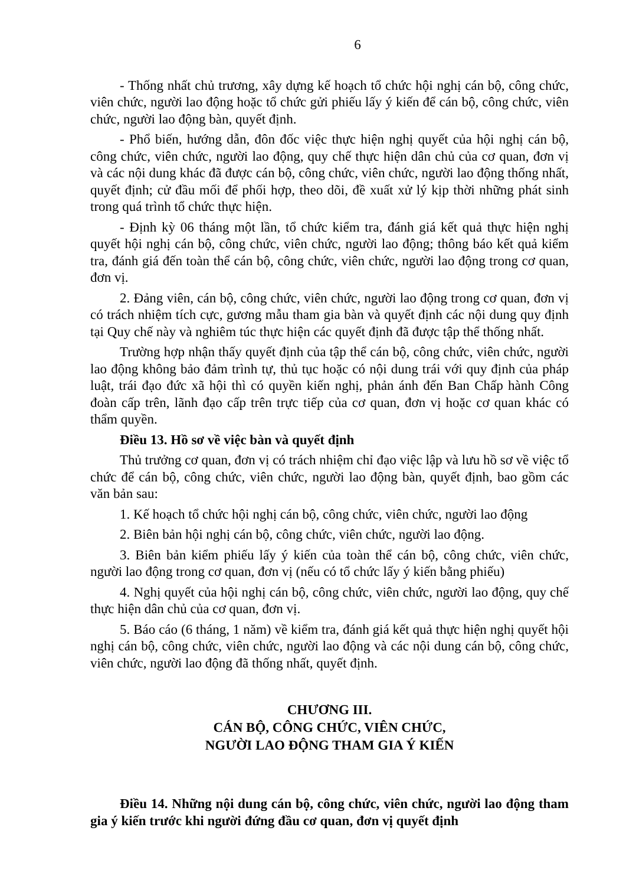6
- Thống nhất chủ trương, xây dựng kế hoạch tổ chức hội nghị cán bộ, công chức, viên chức, người lao động hoặc tổ chức gửi phiếu lấy ý kiến để cán bộ, công chức, viên chức, người lao động bàn, quyết định.
- Phổ biến, hướng dẫn, đôn đốc việc thực hiện nghị quyết của hội nghị cán bộ, công chức, viên chức, người lao động, quy chế thực hiện dân chủ của cơ quan, đơn vị và các nội dung khác đã được cán bộ, công chức, viên chức, người lao động thống nhất, quyết định; cử đầu mối để phối hợp, theo dõi, đề xuất xử lý kịp thời những phát sinh trong quá trình tổ chức thực hiện.
- Định kỳ 06 tháng một lần, tổ chức kiểm tra, đánh giá kết quả thực hiện nghị quyết hội nghị cán bộ, công chức, viên chức, người lao động; thông báo kết quả kiểm tra, đánh giá đến toàn thể cán bộ, công chức, viên chức, người lao động trong cơ quan, đơn vị.
2. Đảng viên, cán bộ, công chức, viên chức, người lao động trong cơ quan, đơn vị có trách nhiệm tích cực, gương mẫu tham gia bàn và quyết định các nội dung quy định tại Quy chế này và nghiêm túc thực hiện các quyết định đã được tập thể thống nhất.
Trường hợp nhận thấy quyết định của tập thể cán bộ, công chức, viên chức, người lao động không bảo đảm trình tự, thủ tục hoặc có nội dung trái với quy định của pháp luật, trái đạo đức xã hội thì có quyền kiến nghị, phản ánh đến Ban Chấp hành Công đoàn cấp trên, lãnh đạo cấp trên trực tiếp của cơ quan, đơn vị hoặc cơ quan khác có thẩm quyền.
Điều 13. Hồ sơ về việc bàn và quyết định
Thủ trưởng cơ quan, đơn vị có trách nhiệm chỉ đạo việc lập và lưu hồ sơ về việc tổ chức để cán bộ, công chức, viên chức, người lao động bàn, quyết định, bao gồm các văn bản sau:
1. Kế hoạch tổ chức hội nghị cán bộ, công chức, viên chức, người lao động
2. Biên bản hội nghị cán bộ, công chức, viên chức, người lao động.
3. Biên bản kiểm phiếu lấy ý kiến của toàn thể cán bộ, công chức, viên chức, người lao động trong cơ quan, đơn vị (nếu có tổ chức lấy ý kiến bằng phiếu)
4. Nghị quyết của hội nghị cán bộ, công chức, viên chức, người lao động, quy chế thực hiện dân chủ của cơ quan, đơn vị.
5. Báo cáo (6 tháng, 1 năm) về kiểm tra, đánh giá kết quả thực hiện nghị quyết hội nghị cán bộ, công chức, viên chức, người lao động và các nội dung cán bộ, công chức, viên chức, người lao động đã thống nhất, quyết định.
CHƯƠNG III.
CÁN BỘ, CÔNG CHỨC, VIÊN CHỨC,
NGƯỜI LAO ĐỘNG THAM GIA Ý KIẾN
Điều 14. Những nội dung cán bộ, công chức, viên chức, người lao động tham gia ý kiến trước khi người đứng đầu cơ quan, đơn vị quyết định